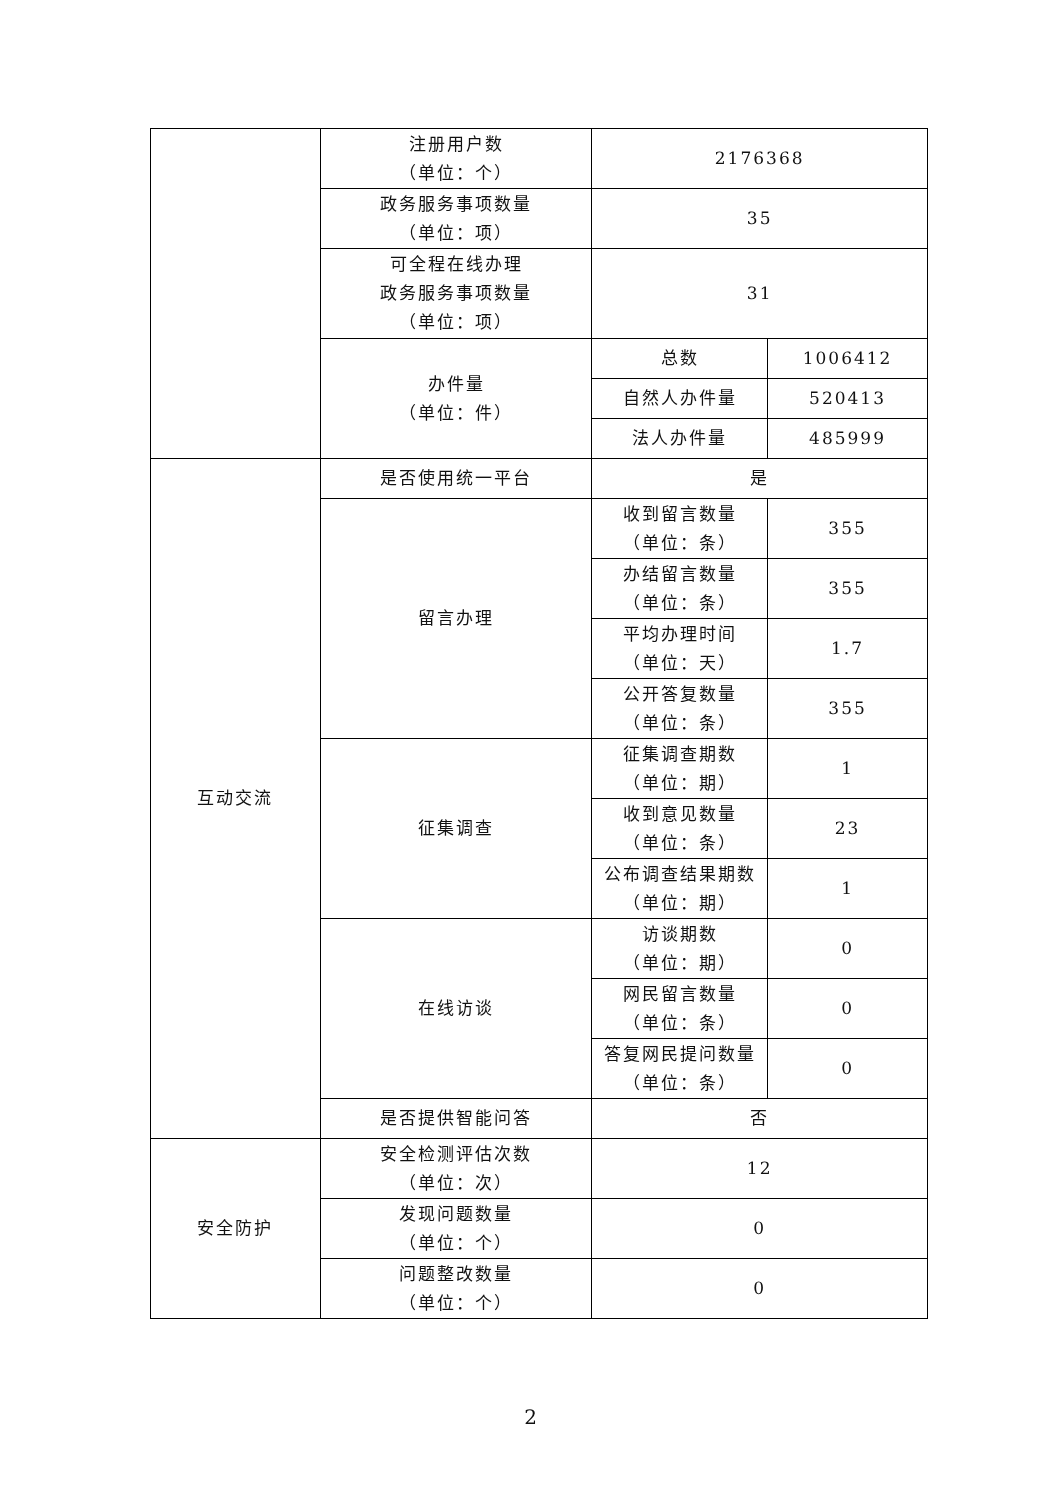| | 注册用户数 （单位：个） | 2176368 | |
| | 政务服务事项数量 （单位：项） | 35 | |
| | 可全程在线办理 政务服务事项数量 （单位：项） | 31 | |
| | 办件量 （单位：件） | 总数 | 1006412 |
| | | 自然人办件量 | 520413 |
| | | 法人办件量 | 485999 |
| 互动交流 | 是否使用统一平台 | 是 | |
| | 留言办理 | 收到留言数量 （单位：条） | 355 |
| | | 办结留言数量 （单位：条） | 355 |
| | | 平均办理时间 （单位：天） | 1.7 |
| | | 公开答复数量 （单位：条） | 355 |
| | 征集调查 | 征集调查期数 （单位：期） | 1 |
| | | 收到意见数量 （单位：条） | 23 |
| | | 公布调查结果期数 （单位：期） | 1 |
| | 在线访谈 | 访谈期数 （单位：期） | 0 |
| | | 网民留言数量 （单位：条） | 0 |
| | | 答复网民提问数量 （单位：条） | 0 |
| | 是否提供智能问答 | 否 | |
| 安全防护 | 安全检测评估次数 （单位：次） | 12 | |
| | 发现问题数量 （单位：个） | 0 | |
| | 问题整改数量 （单位：个） | 0 | |
2